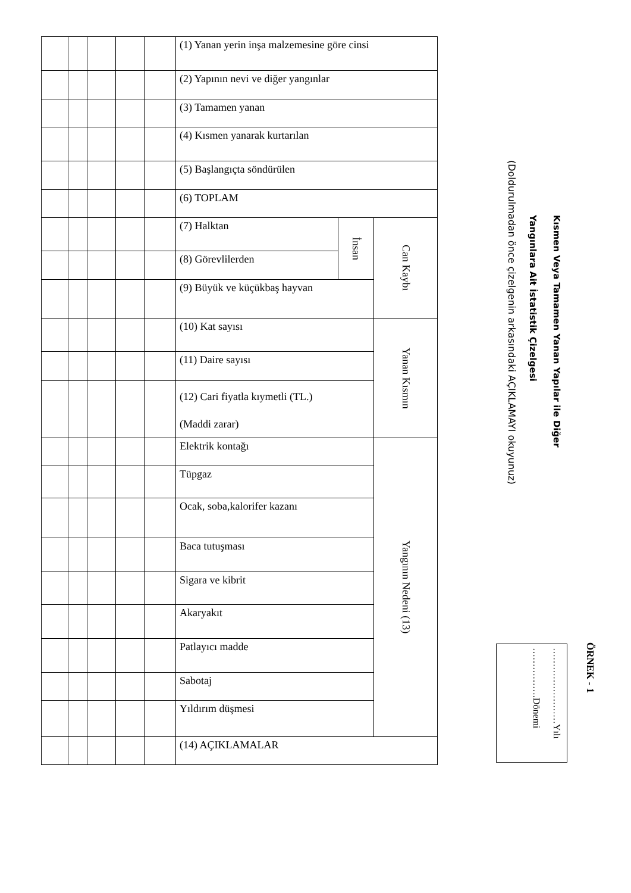ÖRNEK - 1
Kısmen Veya Tamamen Yanan Yapılar ile Diğer
Yangınlara Ait İstatistik Çizelgesi
(Doldurulmadan önce çizelgenin arkasındaki AÇIKLAMAYI okuyunuz)
……………………Yılı
…………….Dönemi
| | | | | | (1) Yanan yerin inşa malzemesine göre cinsi | | |
| | | | | | (2) Yapının nevi ve diğer yangınlar | | |
| | | | | | (3) Tamamen yanan | | |
| | | | | | (4) Kısmen yanarak kurtarılan | | |
| | | | | | (5) Başlangıçta söndürülen | | |
| | | | | | (6) TOPLAM | | |
| | | | | | (7) Halktan | İnsan | Can Kaybı |
| | | | | | (8) Görevlilerden | | |
| | | | | | (9) Büyük ve küçükbaş hayvan | | |
| | | | | | (10) Kat sayısı | | Yanan Kısmın |
| | | | | | (11) Daire sayısı | | |
| | | | | | (12) Cari fiyatla kıymetli (TL.) (Maddi zarar) | | |
| | | | | | Elektrik kontağı | | Yangının Nedeni (13) |
| | | | | | Tüpgaz | | |
| | | | | | Ocak, soba,kalorifer kazanı | | |
| | | | | | Baca tutuşması | | |
| | | | | | Sigara ve kibrit | | |
| | | | | | Akaryakıt | | |
| | | | | | Patlayıcı madde | | |
| | | | | | Sabotaj | | |
| | | | | | Yıldırım düşmesi | | |
| | | | | | (14) AÇIKLAMALAR | | |